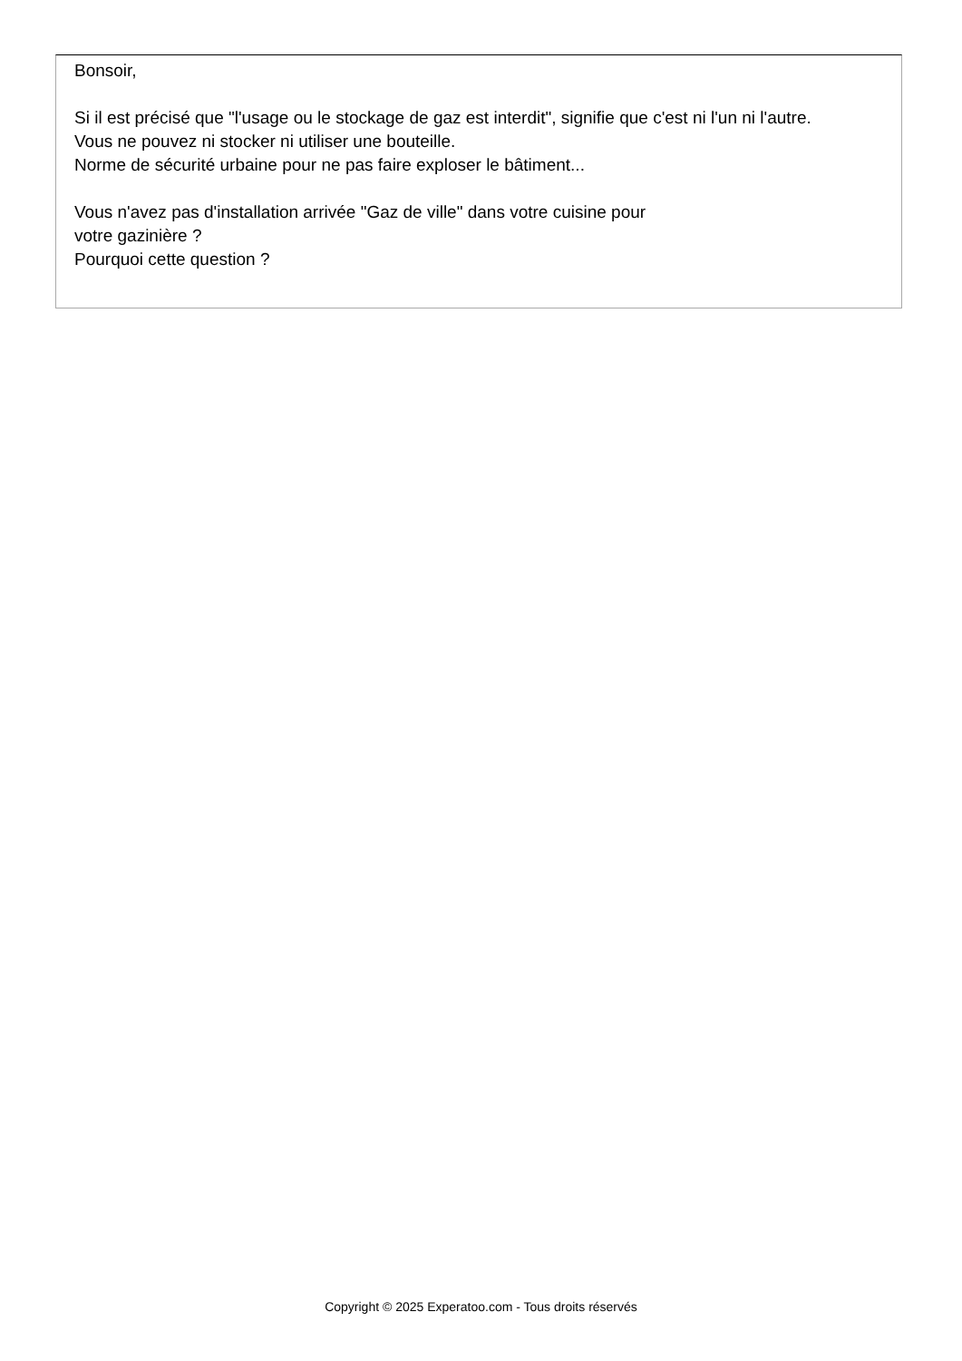Bonsoir,
Si il est précisé que "l'usage ou le stockage de gaz est interdit", signifie que c'est ni l'un ni l'autre.
Vous ne pouvez ni stocker ni utiliser une bouteille.
Norme de sécurité urbaine pour ne pas faire exploser le bâtiment...
Vous n'avez pas d'installation arrivée "Gaz de ville" dans votre cuisine pour
votre gazinière ?
Pourquoi cette question ?
Copyright © 2025 Experatoo.com - Tous droits réservés